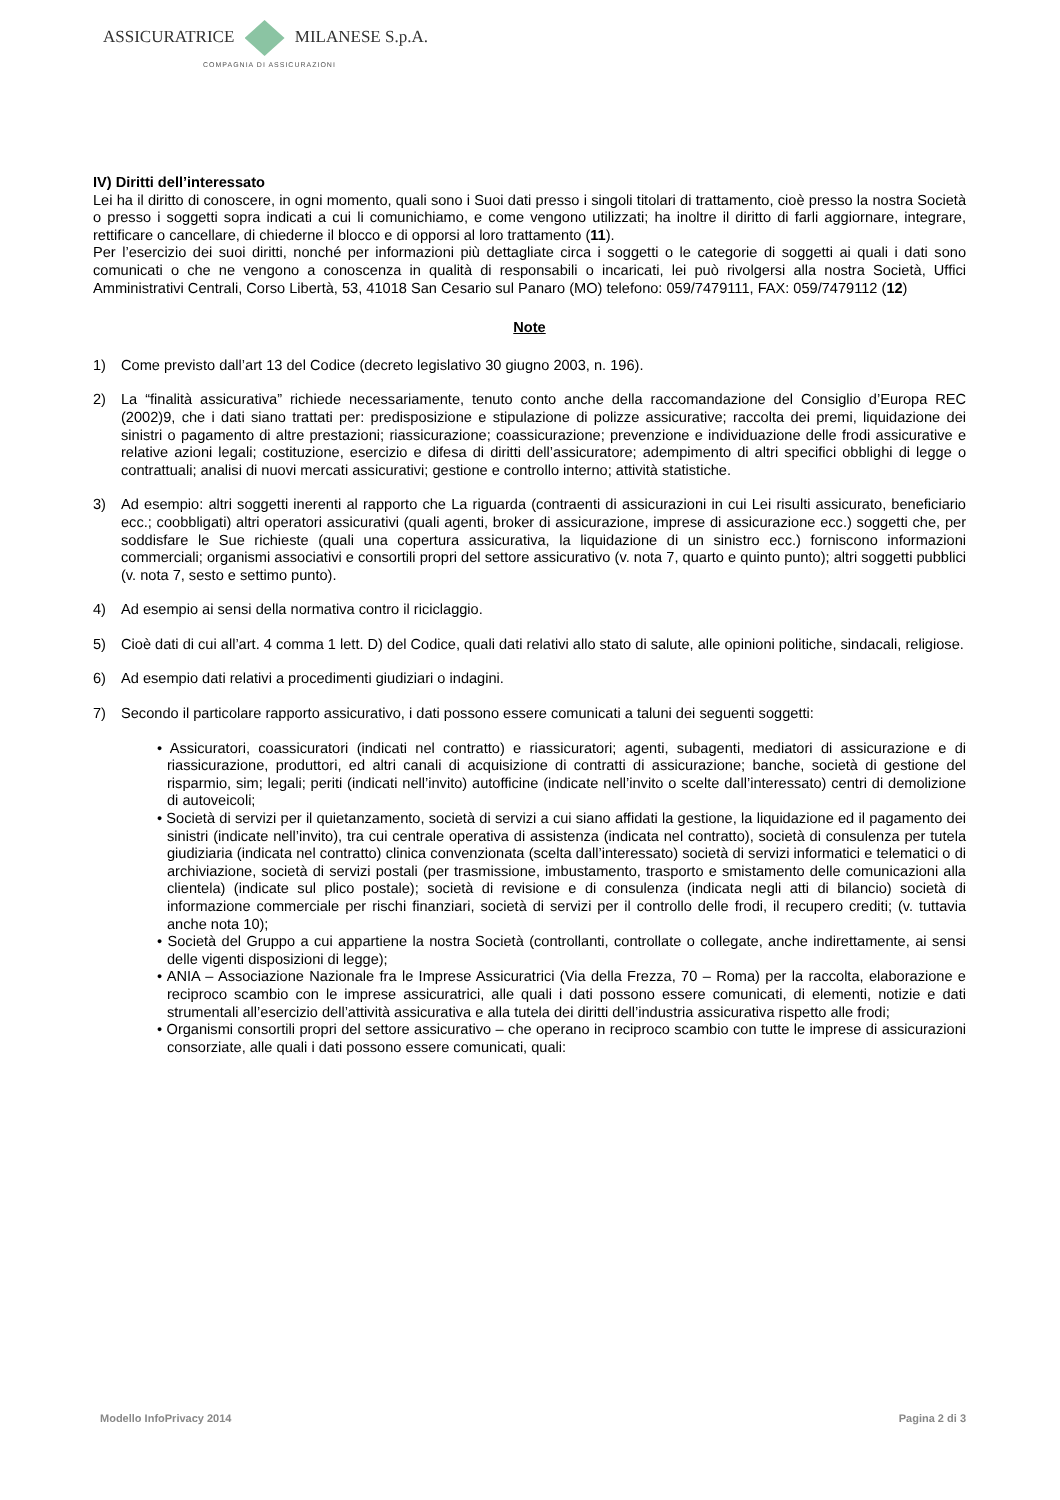ASSICURATRICE MILANESE S.p.A.
COMPAGNIA DI ASSICURAZIONI
IV) Diritti dell’interessato
Lei ha il diritto di conoscere, in ogni momento, quali sono i Suoi dati presso i singoli titolari di trattamento, cioè presso la nostra Società o presso i soggetti sopra indicati a cui li comunichiamo, e come vengono utilizzati; ha inoltre il diritto di farli aggiornare, integrare, rettificare o cancellare, di chiederne il blocco e di opporsi al loro trattamento (11).
Per l’esercizio dei suoi diritti, nonché per informazioni più dettagliate circa i soggetti o le categorie di soggetti ai quali i dati sono comunicati o che ne vengono a conoscenza in qualità di responsabili o incaricati, lei può rivolgersi alla nostra Società, Uffici Amministrativi Centrali, Corso Libertà, 53, 41018 San Cesario sul Panaro (MO) telefono: 059/7479111, FAX: 059/7479112 (12)
Note
1) Come previsto dall’art 13 del Codice (decreto legislativo 30 giugno 2003, n. 196).
2) La “finalità assicurativa” richiede necessariamente, tenuto conto anche della raccomandazione del Consiglio d’Europa REC (2002)9, che i dati siano trattati per: predisposizione e stipulazione di polizze assicurative; raccolta dei premi, liquidazione dei sinistri o pagamento di altre prestazioni; riassicurazione; coassicurazione; prevenzione e individuazione delle frodi assicurative e relative azioni legali; costituzione, esercizio e difesa di diritti dell’assicuratore; adempimento di altri specifici obblighi di legge o contrattuali; analisi di nuovi mercati assicurativi; gestione e controllo interno; attività statistiche.
3) Ad esempio: altri soggetti inerenti al rapporto che La riguarda (contraenti di assicurazioni in cui Lei risulti assicurato, beneficiario ecc.; coobbligati) altri operatori assicurativi (quali agenti, broker di assicurazione, imprese di assicurazione ecc.) soggetti che, per soddisfare le Sue richieste (quali una copertura assicurativa, la liquidazione di un sinistro ecc.) forniscono informazioni commerciali; organismi associativi e consortili propri del settore assicurativo (v. nota 7, quarto e quinto punto); altri soggetti pubblici (v. nota 7, sesto e settimo punto).
4) Ad esempio ai sensi della normativa contro il riciclaggio.
5) Cioè dati di cui all’art. 4 comma 1 lett. D) del Codice, quali dati relativi allo stato di salute, alle opinioni politiche, sindacali, religiose.
6) Ad esempio dati relativi a procedimenti giudiziari o indagini.
7) Secondo il particolare rapporto assicurativo, i dati possono essere comunicati a taluni dei seguenti soggetti:
• Assicuratori, coassicuratori (indicati nel contratto) e riassicuratori; agenti, subagenti, mediatori di assicurazione e di riassicurazione, produttori, ed altri canali di acquisizione di contratti di assicurazione; banche, società di gestione del risparmio, sim; legali; periti (indicati nell’invito) autofficine (indicate nell’invito o scelte dall’interessato) centri di demolizione di autoveicoli;
• Società di servizi per il quietanzamento, società di servizi a cui siano affidati la gestione, la liquidazione ed il pagamento dei sinistri (indicate nell’invito), tra cui centrale operativa di assistenza (indicata nel contratto), società di consulenza per tutela giudiziaria (indicata nel contratto) clinica convenzionata (scelta dall’interessato) società di servizi informatici e telematici o di archiviazione, società di servizi postali (per trasmissione, imbustamento, trasporto e smistamento delle comunicazioni alla clientela) (indicate sul plico postale); società di revisione e di consulenza (indicata negli atti di bilancio) società di informazione commerciale per rischi finanziari, società di servizi per il controllo delle frodi, il recupero crediti; (v. tuttavia anche nota 10);
• Società del Gruppo a cui appartiene la nostra Società (controllanti, controllate o collegate, anche indirettamente, ai sensi delle vigenti disposizioni di legge);
• ANIA – Associazione Nazionale fra le Imprese Assicuratrici (Via della Frezza, 70 – Roma) per la raccolta, elaborazione e reciproco scambio con le imprese assicuratrici, alle quali i dati possono essere comunicati, di elementi, notizie e dati strumentali all’esercizio dell’attività assicurativa e alla tutela dei diritti dell’industria assicurativa rispetto alle frodi;
• Organismi consortili propri del settore assicurativo – che operano in reciproco scambio con tutte le imprese di assicurazioni consorziate, alle quali i dati possono essere comunicati, quali:
Modello InfoPrivacy 2014 Pagina 2 di 3